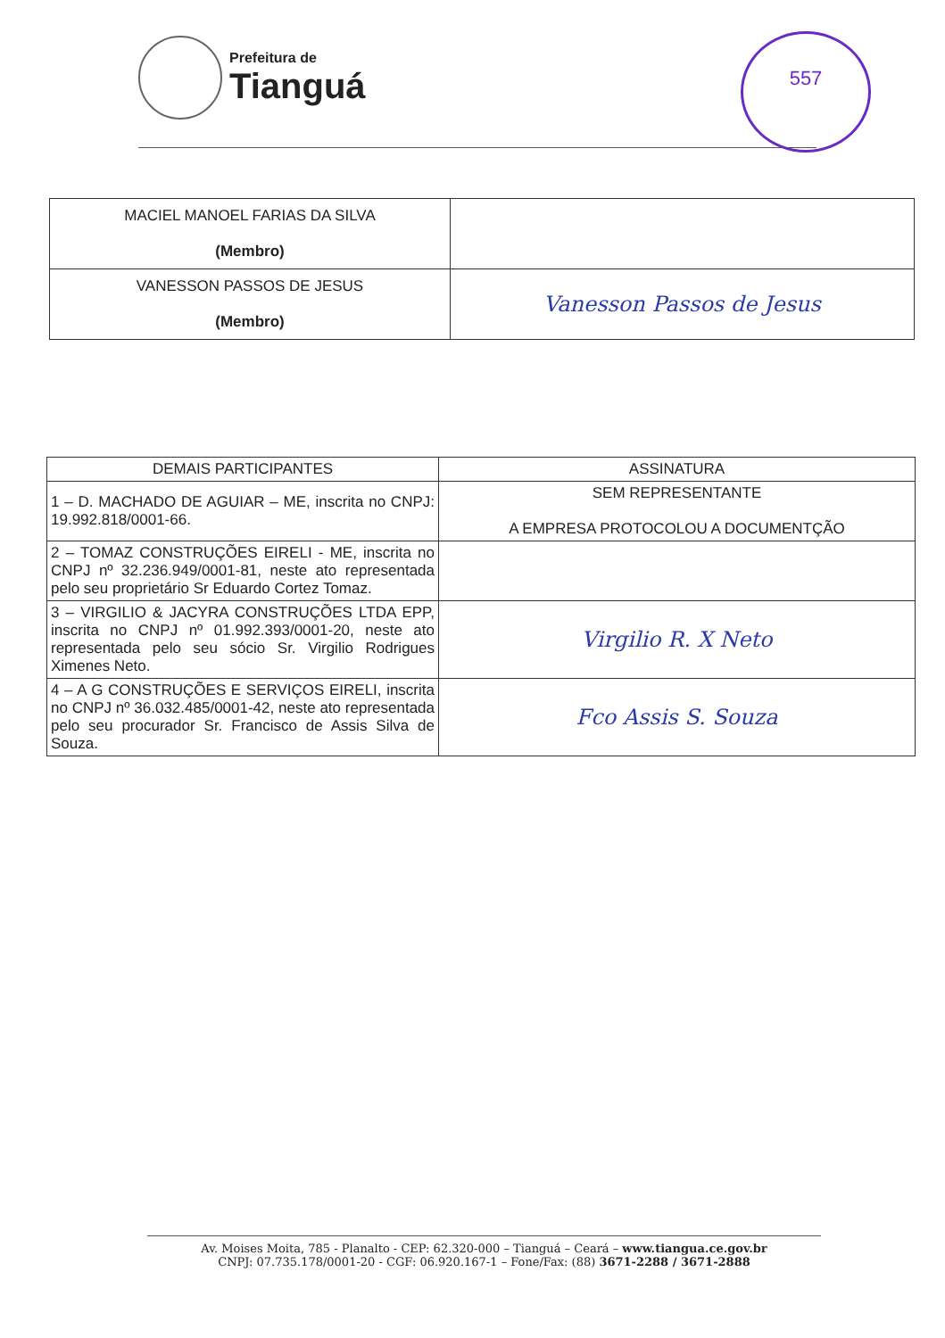Prefeitura de
Tianguá
557
| MACIEL MANOEL FARIAS DA SILVA (Membro) | |
| VANESSON PASSOS DE JESUS (Membro) | Vanesson Passos de Jesus |
| DEMAIS PARTICIPANTES | ASSINATURA |
| --- | --- |
| 1 – D. MACHADO DE AGUIAR – ME, inscrita no CNPJ: 19.992.818/0001-66. | SEM REPRESENTANTE A EMPRESA PROTOCOLOU A DOCUMENTÇÃO |
| 2 – TOMAZ CONSTRUÇÕES EIRELI - ME, inscrita no CNPJ nº 32.236.949/0001-81, neste ato representada pelo seu proprietário Sr Eduardo Cortez Tomaz. | |
| 3 – VIRGILIO & JACYRA CONSTRUÇÕES LTDA EPP, inscrita no CNPJ nº 01.992.393/0001-20, neste ato representada pelo seu sócio Sr. Virgilio Rodrigues Ximenes Neto. | Virgilio R. X Neto |
| 4 – A G CONSTRUÇÕES E SERVIÇOS EIRELI, inscrita no CNPJ nº 36.032.485/0001-42, neste ato representada pelo seu procurador Sr. Francisco de Assis Silva de Souza. | Fco Assis S. Souza |
Av. Moises Moita, 785 - Planalto - CEP: 62.320-000 – Tianguá – Ceará – www.tiangua.ce.gov.br
CNPJ: 07.735.178/0001-20 - CGF: 06.920.167-1 – Fone/Fax: (88) 3671-2288 / 3671-2888